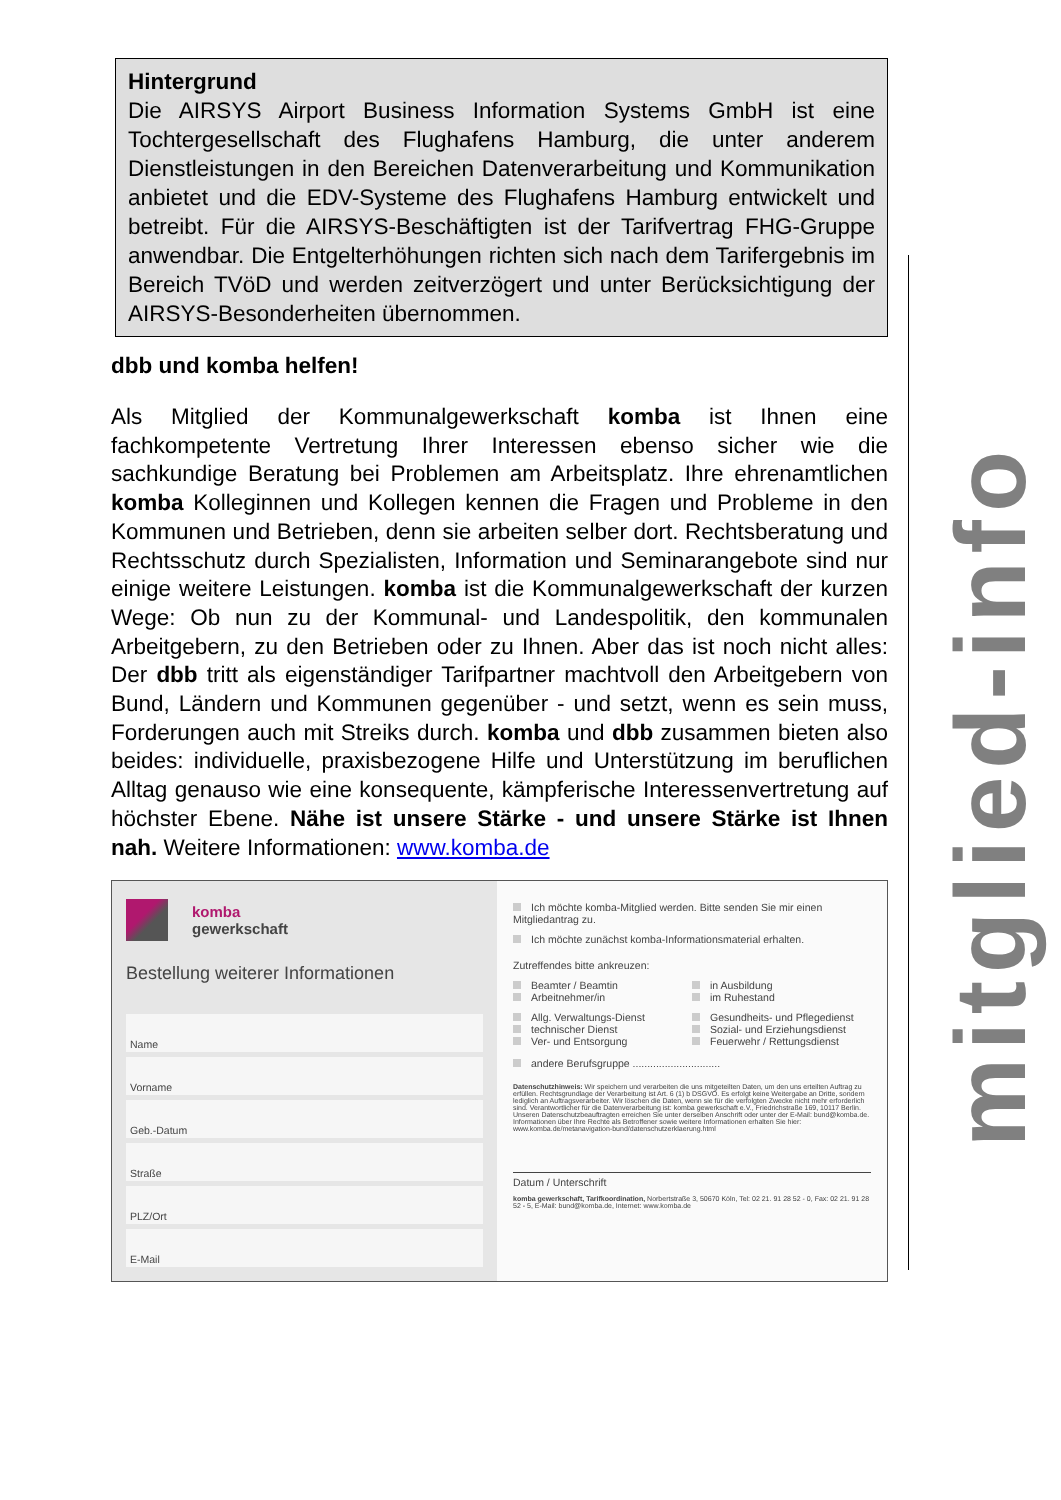mitglied-info
Hintergrund
Die AIRSYS Airport Business Information Systems GmbH ist eine Tochtergesellschaft des Flughafens Hamburg, die unter anderem Dienstleistungen in den Bereichen Datenverarbeitung und Kommunikation anbietet und die EDV-Systeme des Flughafens Hamburg entwickelt und betreibt. Für die AIRSYS-Beschäftigten ist der Tarifvertrag FHG-Gruppe anwendbar. Die Entgelterhöhungen richten sich nach dem Tarifergebnis im Bereich TVöD und werden zeitverzögert und unter Berücksichtigung der AIRSYS-Besonderheiten übernommen.
dbb und komba helfen!
Als Mitglied der Kommunalgewerkschaft komba ist Ihnen eine fachkompetente Vertretung Ihrer Interessen ebenso sicher wie die sachkundige Beratung bei Problemen am Arbeitsplatz. Ihre ehrenamtlichen komba Kolleginnen und Kollegen kennen die Fragen und Probleme in den Kommunen und Betrieben, denn sie arbeiten selber dort. Rechtsberatung und Rechtsschutz durch Spezialisten, Information und Seminarangebote sind nur einige weitere Leistungen. komba ist die Kommunalgewerkschaft der kurzen Wege: Ob nun zu der Kommunal- und Landespolitik, den kommunalen Arbeitgebern, zu den Betrieben oder zu Ihnen. Aber das ist noch nicht alles: Der dbb tritt als eigenständiger Tarifpartner machtvoll den Arbeitgebern von Bund, Ländern und Kommunen gegenüber - und setzt, wenn es sein muss, Forderungen auch mit Streiks durch. komba und dbb zusammen bieten also beides: individuelle, praxisbezogene Hilfe und Unterstützung im beruflichen Alltag genauso wie eine konsequente, kämpferische Interessenvertretung auf höchster Ebene. Nähe ist unsere Stärke - und unsere Stärke ist Ihnen nah. Weitere Informationen: www.komba.de
komba
gewerkschaft
Bestellung weiterer Informationen
Name
Vorname
Geb.-Datum
Straße
PLZ/Ort
E-Mail
Ich möchte komba-Mitglied werden. Bitte senden Sie mir einen Mitgliedantrag zu.
Ich möchte zunächst komba-Informationsmaterial erhalten.
Zutreffendes bitte ankreuzen:
Beamter / Beamtin
Arbeitnehmer/in
in Ausbildung
im Ruhestand
Allg. Verwaltungs-Dienst
technischer Dienst
Ver- und Entsorgung
Gesundheits- und Pflegedienst
Sozial- und Erziehungsdienst
Feuerwehr / Rettungsdienst
andere Berufsgruppe ..............................
Datenschutzhinweis: Wir speichern und verarbeiten die uns mitgeteilten Daten, um den uns erteilten Auftrag zu erfüllen. Rechtsgrundlage der Verarbeitung ist Art. 6 (1) b DSGVO. Es erfolgt keine Weitergabe an Dritte, sondern lediglich an Auftragsverarbeiter. Wir löschen die Daten, wenn sie für die verfolgten Zwecke nicht mehr erforderlich sind. Verantwortlicher für die Datenverarbeitung ist: komba gewerkschaft e.V., Friedrichstraße 169, 10117 Berlin. Unseren Datenschutzbeauftragten erreichen Sie unter derselben Anschrift oder unter der E-Mail: bund@komba.de. Informationen über Ihre Rechte als Betroffener sowie weitere Informationen erhalten Sie hier: www.komba.de/metanavigation-bund/datenschutzerklaerung.html
Datum / Unterschrift
komba gewerkschaft, Tarifkoordination, Norbertstraße 3, 50670 Köln, Tel: 02 21. 91 28 52 - 0, Fax: 02 21. 91 28 52 - 5, E-Mail: bund@komba.de, Internet: www.komba.de